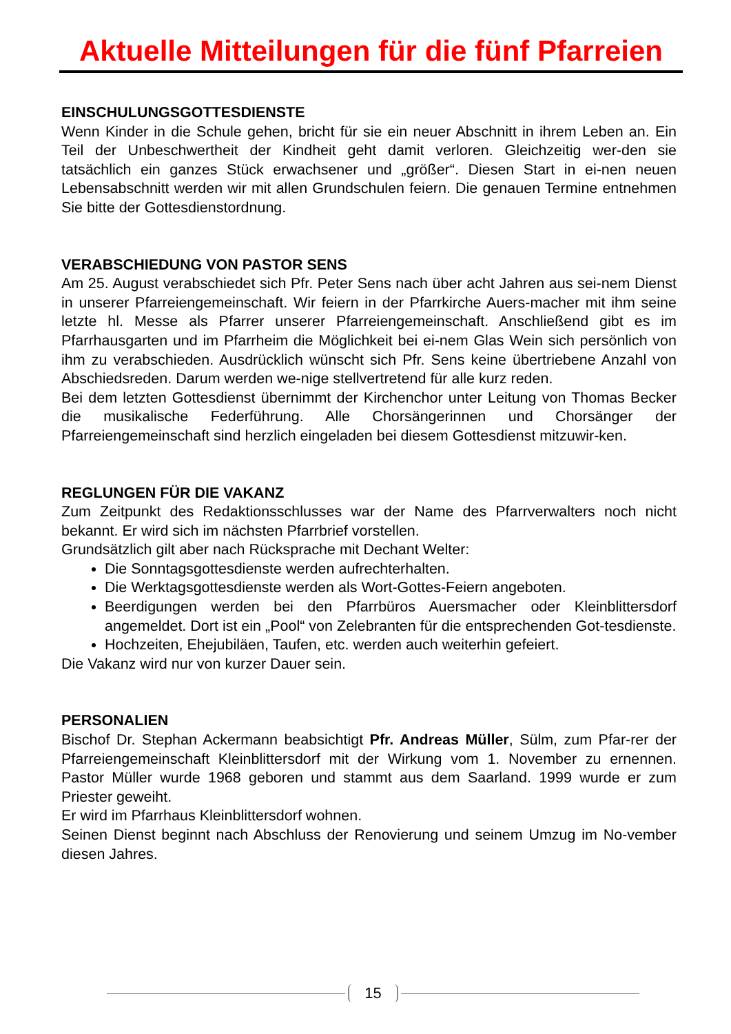Aktuelle Mitteilungen für die fünf Pfarreien
EINSCHULUNGSGOTTESDIENSTE
Wenn Kinder in die Schule gehen, bricht für sie ein neuer Abschnitt in ihrem Leben an. Ein Teil der Unbeschwertheit der Kindheit geht damit verloren. Gleichzeitig wer-den sie tatsächlich ein ganzes Stück erwachsener und „größer“. Diesen Start in ei-nen neuen Lebensabschnitt werden wir mit allen Grundschulen feiern. Die genauen Termine entnehmen Sie bitte der Gottesdienstordnung.
VERABSCHIEDUNG VON PASTOR SENS
Am 25. August verabschiedet sich Pfr. Peter Sens nach über acht Jahren aus sei-nem Dienst in unserer Pfarreiengemeinschaft. Wir feiern in der Pfarrkirche Auers-macher mit ihm seine letzte hl. Messe als Pfarrer unserer Pfarreiengemeinschaft. Anschließend gibt es im Pfarrhausgarten und im Pfarrheim die Möglichkeit bei ei-nem Glas Wein sich persönlich von ihm zu verabschieden. Ausdrücklich wünscht sich Pfr. Sens keine übertriebene Anzahl von Abschiedsreden. Darum werden we-nige stellvertretend für alle kurz reden.
Bei dem letzten Gottesdienst übernimmt der Kirchenchor unter Leitung von Thomas Becker die musikalische Federführung. Alle Chorsängerinnen und Chorsänger der Pfarreiengemeinschaft sind herzlich eingeladen bei diesem Gottesdienst mitzuwir-ken.
REGLUNGEN FÜR DIE VAKANZ
Zum Zeitpunkt des Redaktionsschlusses war der Name des Pfarrverwalters noch nicht bekannt. Er wird sich im nächsten Pfarrbrief vorstellen.
Grundsätzlich gilt aber nach Rücksprache mit Dechant Welter:
Die Sonntagsgottesdienste werden aufrechterhalten.
Die Werktagsgottesdienste werden als Wort-Gottes-Feiern angeboten.
Beerdigungen werden bei den Pfarrbüros Auersmacher oder Kleinblittersdorf angemeldet. Dort ist ein „Pool“ von Zelebranten für die entsprechenden Got-tesdienste.
Hochzeiten, Ehejubiläen, Taufen, etc. werden auch weiterhin gefeiert.
Die Vakanz wird nur von kurzer Dauer sein.
PERSONALIEN
Bischof Dr. Stephan Ackermann beabsichtigt Pfr. Andreas Müller, Sülm, zum Pfar-rer der Pfarreiengemeinschaft Kleinblittersdorf mit der Wirkung vom 1. November zu ernennen. Pastor Müller wurde 1968 geboren und stammt aus dem Saarland. 1999 wurde er zum Priester geweiht.
Er wird im Pfarrhaus Kleinblittersdorf wohnen.
Seinen Dienst beginnt nach Abschluss der Renovierung und seinem Umzug im No-vember diesen Jahres.
15